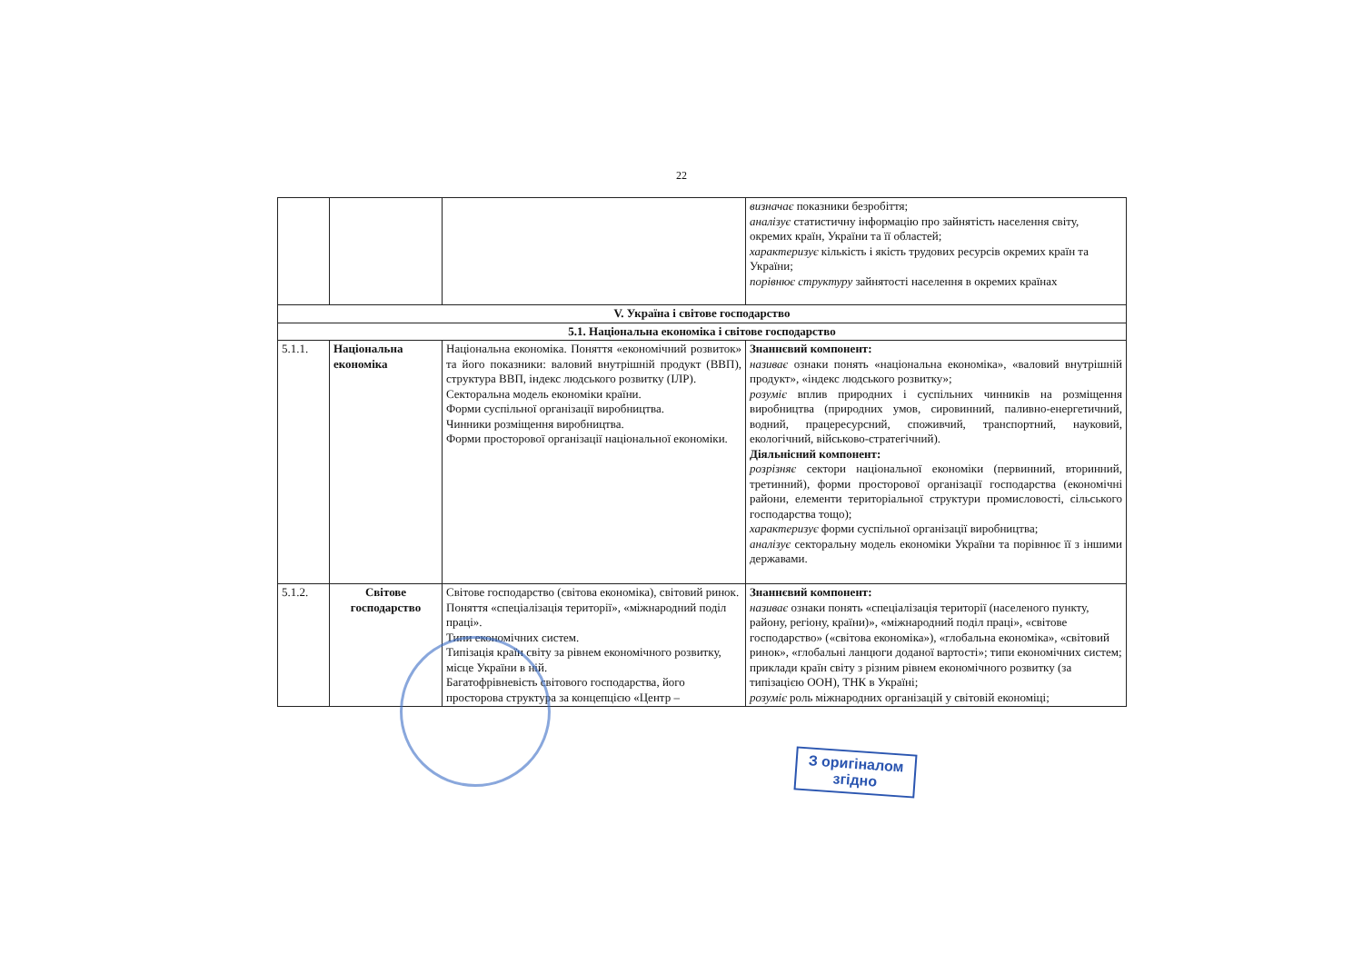22
| | | | визначає показники безробіття; аналізує статистичну інформацію про зайнятість населення світу, окремих країн, України та її областей; характеризує кількість і якість трудових ресурсів окремих країн та України; порівнює структуру зайнятості населення в окремих країнах |
| V. Україна і світове господарство | | | |
| 5.1. Національна економіка і світове господарство | | | |
| 5.1.1. | Національна економіка | Національна економіка. Поняття «економічний розвиток» та його показники: валовий внутрішній продукт (ВВП), структура ВВП, індекс людського розвитку (ІЛР). Секторальна модель економіки країни. Форми суспільної організації виробництва. Чинники розміщення виробництва. Форми просторової організації національної економіки. | Знаннєвий компонент: називає ознаки понять «національна економіка», «валовий внутрішній продукт», «індекс людського розвитку»; розуміє вплив природних і суспільних чинників на розміщення виробництва (природних умов, сировинний, паливно-енергетичний, водний, працересурсний, споживчий, транспортний, науковий, екологічний, військово-стратегічний). Діяльнісний компонент: розрізняє сектори національної економіки (первинний, вторинний, третинний), форми просторової організації господарства (економічні райони, елементи територіальної структури промисловості, сільського господарства тощо); характеризує форми суспільної організації виробництва; аналізує секторальну модель економіки України та порівнює її з іншими державами. |
| 5.1.2. | Світове господарство | Світове господарство (світова економіка), світовий ринок. Поняття «спеціалізація території», «міжнародний поділ праці». Типи економічних систем. Типізація країн світу за рівнем економічного розвитку, місце України в ній. Багатофрівневість світового господарства, його просторова структура за концепцією «Центр – | Знаннєвий компонент: називає ознаки понять «спеціалізація території (населеного пункту, району, регіону, країни)», «міжнародний поділ праці», «світове господарство» («світова економіка»), «глобальна економіка», «світовий ринок», «глобальні ланцюги доданої вартості»; типи економічних систем; приклади країн світу з різним рівнем економічного розвитку (за типізацією ООН), ТНК в Україні; розуміє роль міжнародних організацій у світовій економіці; |
З оригіналом
згідно